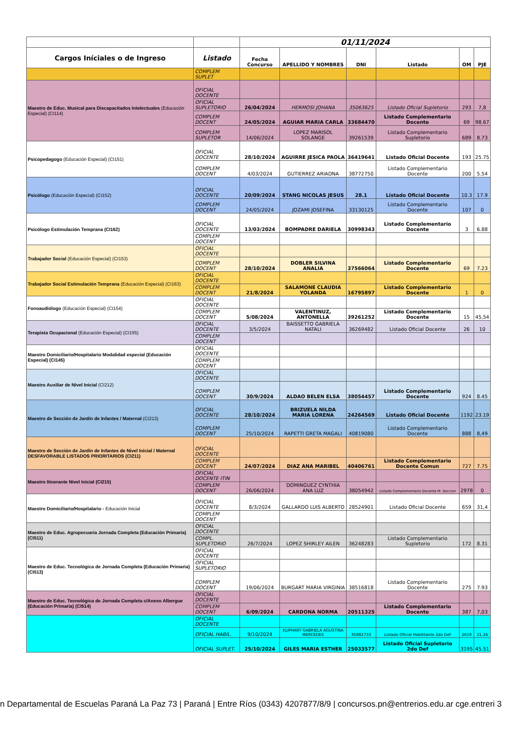| | | 01/11/2024 | | | | | |
| Cargos Iníciales o de Ingreso | Listado | Fecha Concurso | APELLIDO Y NOMBRES | DNI | Listado | OM | PJE |
| | COMPLEM SUPLET | | | | | | |
| Maestro de Educ. Musical para Discapacitados Intelectuales (Educación Especial) (CI114) | OFICIAL DOCENTE | | | | | | |
| | OFICIAL SUPLETORIO | 26/04/2024 | HERMOSI JOHANA | 35063625 | Listado Oficial Supletorio | 293 | 7,8 |
| | COMPLEM DOCENT | 24/05/2024 | AGUIAR MARIA CARLA | 33684470 | Listado Complementario Docente | 69 | 98.67 |
| | COMPLEM SUPLETOR | 14/06/2024 | LOPEZ MARISOL SOLANGE | 39261539 | Listado Complementario Supletorio | 689 | 8.73 |
| Psicopedagogo (Educación Especial) (CI151) | OFICIAL DOCENTE | 28/10/2024 | AGUIRRE JESICA PAOLA | 36419641 | Listado Oficial Docente | 193 | 25.75 |
| | COMPLEM DOCENT | 4/03/2024 | GUTIERREZ ARIADNA | 38772750 | Listado Complementario Docente | 200 | 5.54 |
| Psicólogo (Educación Especial) (CI152) | OFICIAL DOCENTE | 20/09/2024 | STANG NICOLAS JESUS | 28.1 | Listado Oficial Docente | 10.3 | 17.9 |
| | COMPLEM DOCENT | 24/05/2024 | JOZAMI JOSEFINA | 33130125 | Listado Complementario Docente | 107 | 0 |
| Psicólogo Estimulación Temprana (CI162) | OFICIAL DOCENTE | 13/03/2024 | BOMPADRE DARIELA | 30998343 | Listado Complementario Docente | 3 | 6.88 |
| | COMPLEM DOCENT | | | | | | |
| Trabajador Social (Educación Especial) (CI153) | OFICIAL DOCENTE | | | | | | |
| | COMPLEM DOCENT | 28/10/2024 | DOBLER SILVINA ANALIA | 37566064 | Listado Complementario Docente | 69 | 7.23 |
| Trabajador Social Estimulación Temprana (Educación Especial) (CI163) | OFICIAL DOCENTE | | | | | | |
| | COMPLEM DOCENT | 21/8/2024 | SALAMONE CLAUDIA YOLANDA | 16795897 | Listado Complementario Docente | 1 | 0 |
| Fonoaudiólogo (Educación Especial) (CI154) | OFICIAL DOCENTE | | | | | | |
| | COMPLEM DOCENT | 5/08/2024 | VALENTINUZ, ANTONELLA | 39261252 | Listado Complementario Docente | 15 | 45,54 |
| Terapista Ocupacional (Educación Especial) (CI155) | OFICIAL DOCENTE | 3/5/2024 | BAISSETTO GABRIELA NATALI | 36269482 | Listado Oficial Docente | 26 | 10 |
| | COMPLEM DOCENT | | | | | | |
| Maestro Domiciliario/Hospitalario Modalidad especial (Educación Especial) (CI145) | OFICIAL DOCENTE | | | | | | |
| | COMPLEM DOCENT | | | | | | |
| Maestro Auxiliar de Nivel Inicial (CI212) | OFICIAL DOCENTE | | | | | | |
| | COMPLEM DOCENT | 30/9/2024 | ALDAO BELEN ELSA | 38054457 | Listado Complementario Docente | 924 | 8.45 |
| Maestro de Sección de Jardín de Infantes / Maternal (CI213) | OFICIAL DOCENTE | 28/10/2024 | BRIZUELA NILDA MARIA LORENA | 24264569 | Listado Oficial Docente | 1192 | 23.19 |
| | COMPLEM DOCENT | 25/10/2024 | RAPETTI GRETA MAGALI | 40819080 | Listado Complementario Docente | 888 | 8,49 |
| Maestro de Sección de Jardín de Infantes de Nivel Inicial / Maternal DESFAVORABLE LISTADOS PRIORITARIOS (CI211) | OFICIAL DOCENTE | | | | | | |
| | COMPLEM DOCENT | 24/07/2024 | DIAZ ANA MARIBEL | 40406761 | Listado Complementario Docente Comun | 727 | 7.75 |
| Maestro Itinerante Nivel Inicial (CI215) | OFICIAL DOCENTE ITIN | | | | | | |
| | COMPLEM DOCENT | 26/06/2024 | DOMINGUEZ CYNTHIA ANA LUZ | 38054942 | Listado Complementario Docente M. Seccion | 2978 | 0 |
| Maestro Domiciliario/Hospitalario - Educación Inicial | OFICIAL DOCENTE | 8/3/2024 | GALLARDO LUIS ALBERTO | 28524901 | Listado Oficial Docente | 659 | 31,4 |
| | COMPLEM DOCENT | | | | | | |
| Maestro de Educ. Agropecuaria Jornada Completa (Educación Primaria) (CI511) | OFICIAL DOCENTE | | | | | | |
| | COMPL. SUPLETORIO | 26/7/2024 | LOPEZ SHIRLEY AILEN | 36248283 | Listado Complementario Supletorio | 172 | 8.31 |
| Maestro de Educ. Tecnológica de Jornada Completa (Educación Primaria) (CI513) | OFICIAL DOCENTE | | | | | | |
| | OFICIAL SUPLETORIO | | | | | | |
| | COMPLEM DOCENT | 19/06/2024 | BURGART MARIA VIRGINIA | 38516818 | Listado Complementario Docente | 275 | 7.93 |
| Maestro de Educ. Tecnológica de Jornada Completa c/Anexo Albergue (Educación Primaria) (CI514) | OFICIAL DOCENTE | | | | | | |
| | COMPLEM DOCENT | 6/09/2024 | CARDONA NORMA | 20511325 | Listado Complementario Docente | 387 | 7,03 |
| | OFICIAL DOCENTE | | | | | | |
| | OFICIAL HABIL. | 9/10/2024 | KLIPHART GABRIELA AGUSTINA MERCEDES | 35882733 | Listado Oficial Habilitante 2do Def | 2619 | 21.24 |
| | OFICIAL SUPLET. | 25/10/2024 | GILES MARIA ESTHER | 25033577 | Listado Oficial Supletorio 2do Def | 3195 | 45.51 |
n Departamental de Escuelas Paraná La Paz 73 | Paraná | Entre Ríos (0343) 4207877/8/9 | concursos.pn@entrerios.edu.ar cge.entreri 3